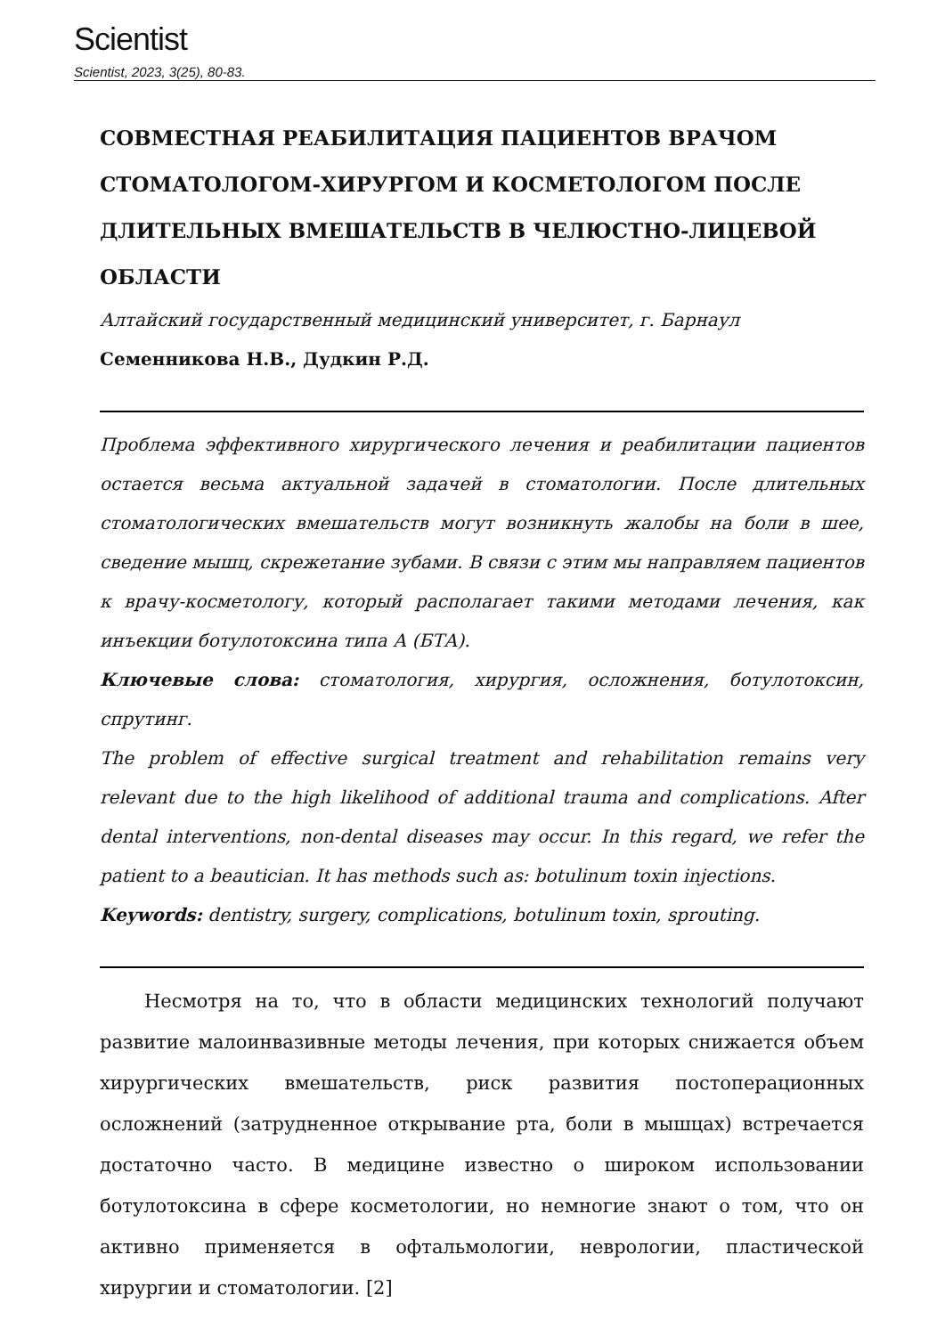Scientist
Scientist, 2023, 3(25), 80-83.
СОВМЕСТНАЯ РЕАБИЛИТАЦИЯ ПАЦИЕНТОВ ВРАЧОМ СТОМАТОЛОГОМ-ХИРУРГОМ И КОСМЕТОЛОГОМ ПОСЛЕ ДЛИТЕЛЬНЫХ ВМЕШАТЕЛЬСТВ В ЧЕЛЮСТНО-ЛИЦЕВОЙ ОБЛАСТИ
Алтайский государственный медицинский университет, г. Барнаул
Семенникова Н.В., Дудкин Р.Д.
Проблема эффективного хирургического лечения и реабилитации пациентов остается весьма актуальной задачей в стоматологии. После длительных стоматологических вмешательств могут возникнуть жалобы на боли в шее, сведение мышц, скрежетание зубами. В связи с этим мы направляем пациентов к врачу-косметологу, который располагает такими методами лечения, как инъекции ботулотоксина типа А (БТА).
Ключевые слова: стоматология, хирургия, осложнения, ботулотоксин, спрутинг.
The problem of effective surgical treatment and rehabilitation remains very relevant due to the high likelihood of additional trauma and complications. After dental interventions, non-dental diseases may occur. In this regard, we refer the patient to a beautician. It has methods such as: botulinum toxin injections.
Keywords: dentistry, surgery, complications, botulinum toxin, sprouting.
Несмотря на то, что в области медицинских технологий получают развитие малоинвазивные методы лечения, при которых снижается объем хирургических вмешательств, риск развития постоперационных осложнений (затрудненное открывание рта, боли в мышцах) встречается достаточно часто. В медицине известно о широком использовании ботулотоксина в сфере косметологии, но немногие знают о том, что он активно применяется в офтальмологии, неврологии, пластической хирургии и стоматологии. [2]